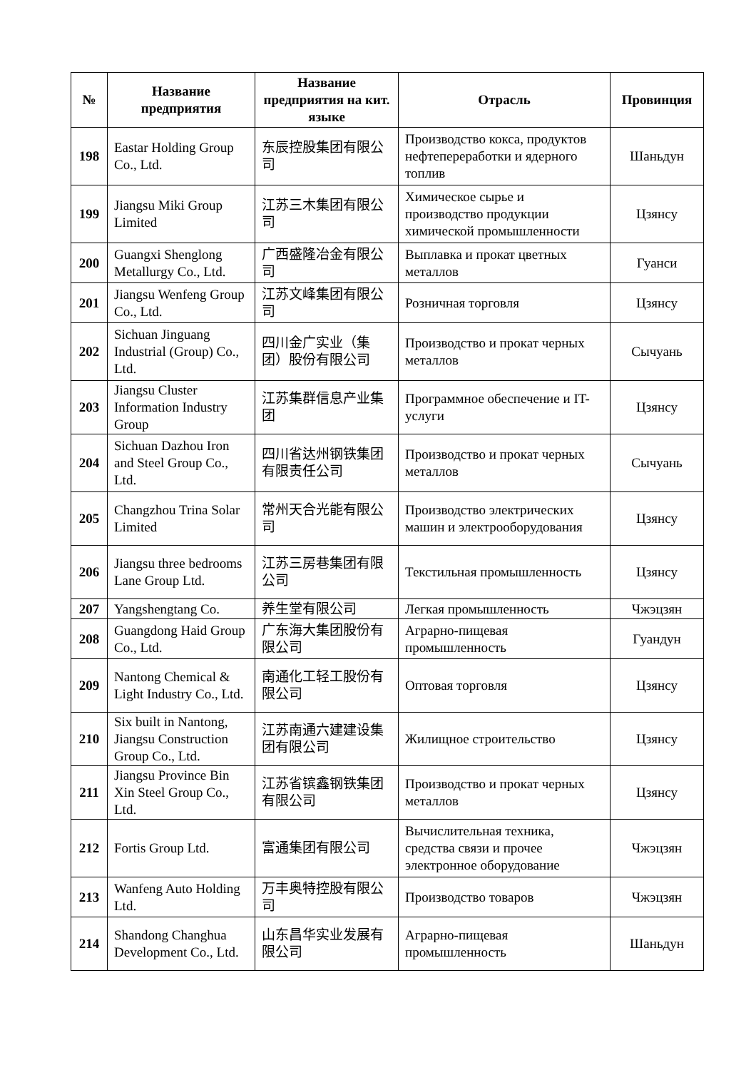| № | Название предприятия | Название предприятия на кит. языке | Отрасль | Провинция |
| --- | --- | --- | --- | --- |
| 198 | Eastar Holding Group Co., Ltd. | 东辰控股集团有限公司 | Производство кокса, продуктов нефтепереработки и ядерного топлив | Шаньдун |
| 199 | Jiangsu Miki Group Limited | 江苏三木集团有限公司 | Химическое сырье и производство продукции химической промышленности | Цзянсу |
| 200 | Guangxi Shenglong Metallurgy Co., Ltd. | 广西盛隆冶金有限公司 | Выплавка и прокат цветных металлов | Гуанси |
| 201 | Jiangsu Wenfeng Group Co., Ltd. | 江苏文峰集团有限公司 | Розничная торговля | Цзянсу |
| 202 | Sichuan Jinguang Industrial (Group) Co., Ltd. | 四川金广实业（集团）股份有限公司 | Производство и прокат черных металлов | Сычуань |
| 203 | Jiangsu Cluster Information Industry Group | 江苏集群信息产业集团 | Программное обеспечение и IT-услуги | Цзянсу |
| 204 | Sichuan Dazhou Iron and Steel Group Co., Ltd. | 四川省达州钢铁集团有限责任公司 | Производство и прокат черных металлов | Сычуань |
| 205 | Changzhou Trina Solar Limited | 常州天合光能有限公司 | Производство электрических машин и электрооборудования | Цзянсу |
| 206 | Jiangsu three bedrooms Lane Group Ltd. | 江苏三房巷集团有限公司 | Текстильная промышленность | Цзянсу |
| 207 | Yangshengtang Co. | 养生堂有限公司 | Легкая промышленность | Чжэцзян |
| 208 | Guangdong Haid Group Co., Ltd. | 广东海大集团股份有限公司 | Аграрно-пищевая промышленность | Гуандун |
| 209 | Nantong Chemical & Light Industry Co., Ltd. | 南通化工轻工股份有限公司 | Оптовая торговля | Цзянсу |
| 210 | Six built in Nantong, Jiangsu Construction Group Co., Ltd. | 江苏南通六建建设集团有限公司 | Жилищное строительство | Цзянсу |
| 211 | Jiangsu Province Bin Xin Steel Group Co., Ltd. | 江苏省镔鑫钢铁集团有限公司 | Производство и прокат черных металлов | Цзянсу |
| 212 | Fortis Group Ltd. | 富通集团有限公司 | Вычислительная техника, средства связи и прочее электронное оборудование | Чжэцзян |
| 213 | Wanfeng Auto Holding Ltd. | 万丰奥特控股有限公司 | Производство товаров | Чжэцзян |
| 214 | Shandong Changhua Development Co., Ltd. | 山东昌华实业发展有限公司 | Аграрно-пищевая промышленность | Шаньдун |